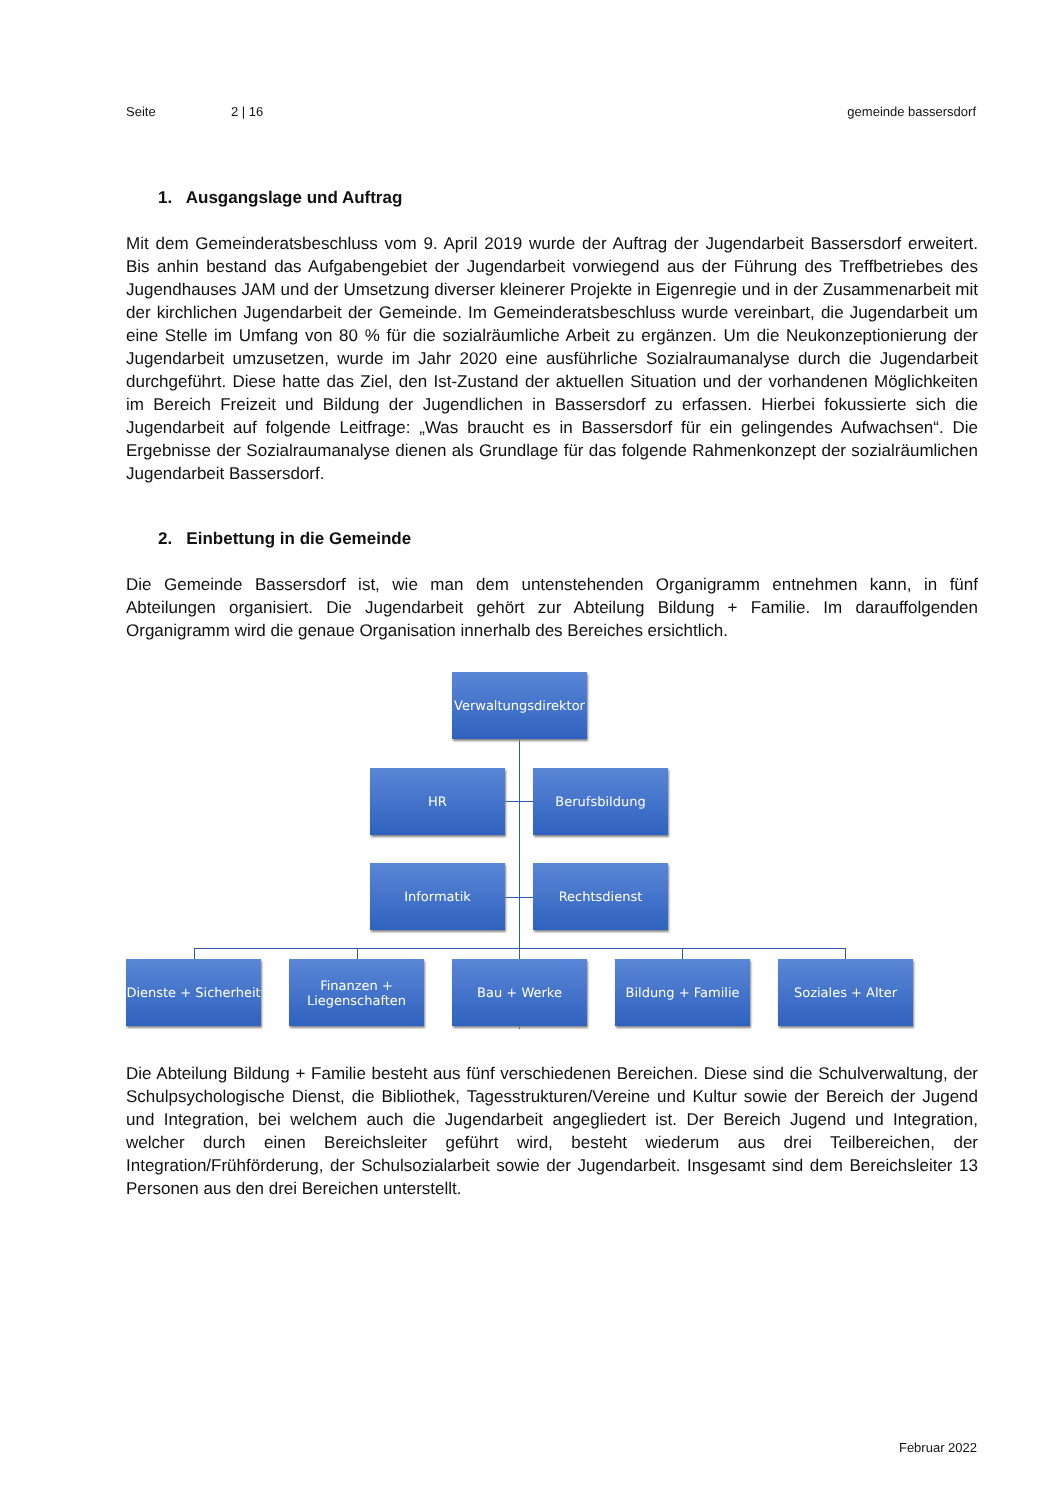Seite 2 | 16 gemeinde bassersdorf
1. Ausgangslage und Auftrag
Mit dem Gemeinderatsbeschluss vom 9. April 2019 wurde der Auftrag der Jugendarbeit Bassersdorf erweitert. Bis anhin bestand das Aufgabengebiet der Jugendarbeit vorwiegend aus der Führung des Treffbetriebes des Jugendhauses JAM und der Umsetzung diverser kleinerer Projekte in Eigenregie und in der Zusammenarbeit mit der kirchlichen Jugendarbeit der Gemeinde. Im Gemeinderatsbeschluss wurde vereinbart, die Jugendarbeit um eine Stelle im Umfang von 80 % für die sozialräumliche Arbeit zu ergänzen. Um die Neukonzeptionierung der Jugendarbeit umzusetzen, wurde im Jahr 2020 eine ausführliche Sozialraumanalyse durch die Jugendarbeit durchgeführt. Diese hatte das Ziel, den Ist-Zustand der aktuellen Situation und der vorhandenen Möglichkeiten im Bereich Freizeit und Bildung der Jugendlichen in Bassersdorf zu erfassen. Hierbei fokussierte sich die Jugendarbeit auf folgende Leitfrage: „Was braucht es in Bassersdorf für ein gelingendes Aufwachsen“. Die Ergebnisse der Sozialraumanalyse dienen als Grundlage für das folgende Rahmenkonzept der sozialräumlichen Jugendarbeit Bassersdorf.
2. Einbettung in die Gemeinde
Die Gemeinde Bassersdorf ist, wie man dem untenstehenden Organigramm entnehmen kann, in fünf Abteilungen organisiert. Die Jugendarbeit gehört zur Abteilung Bildung + Familie. Im darauffolgenden Organigramm wird die genaue Organisation innerhalb des Bereiches ersichtlich.
Verwaltungsdirektor
HR Berufsbildung
Informatik Rechtsdienst
Dienste + Sicherheit
Finanzen +
Liegenschaften
Bau + Werke Bildung + Familie Soziales + Alter
Die Abteilung Bildung + Familie besteht aus fünf verschiedenen Bereichen. Diese sind die Schulverwaltung, der Schulpsychologische Dienst, die Bibliothek, Tagesstrukturen/Vereine und Kultur sowie der Bereich der Jugend und Integration, bei welchem auch die Jugendarbeit angegliedert ist. Der Bereich Jugend und Integration, welcher durch einen Bereichsleiter geführt wird, besteht wiederum aus drei Teilbereichen, der Integration/Frühförderung, der Schulsozialarbeit sowie der Jugendarbeit. Insgesamt sind dem Bereichsleiter 13 Personen aus den drei Bereichen unterstellt.
Februar 2022